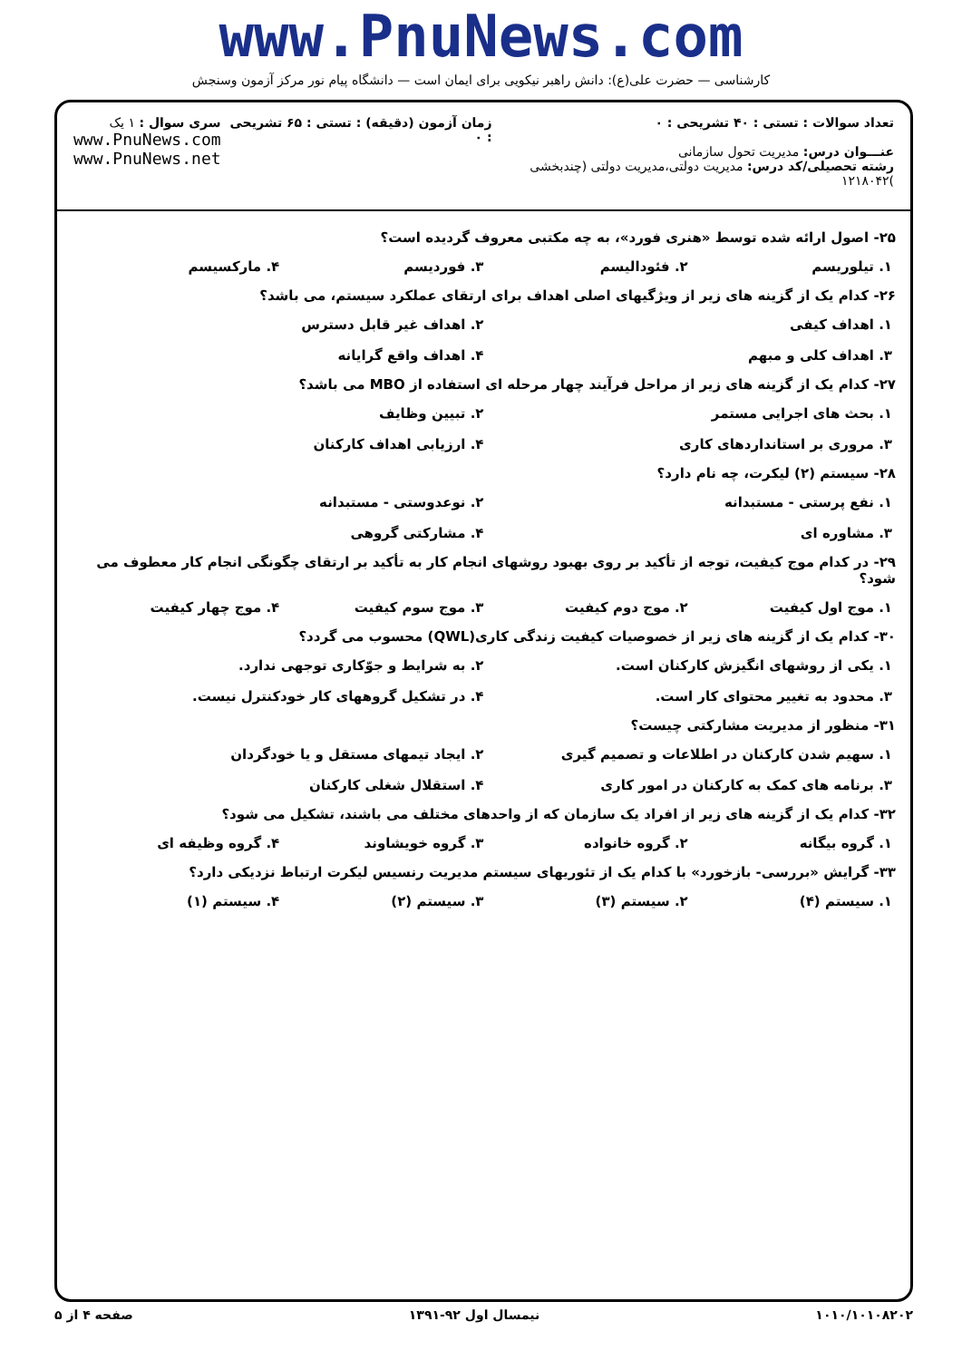www.PnuNews.com
کارشناسی — حضرت علی(ع): دانش راهبر نیکویی برای ایمان است — دانشگاه پیام نور مرکز آزمون وسنجش
تعداد سوالات : تستی : ۴۰ تشریحی : ۰
عنـــوان درس: مدیریت تحول سازمانی
رشته تحصیلی/کد درس: مدیریت دولتی،مدیریت دولتی (چندبخشی )۱۲۱۸۰۴۲
زمان آزمون (دقیقه) : تستی : ۶۵ تشریحی : ۰
سری سوال : ۱ یک
www.PnuNews.com
www.PnuNews.net
۲۵- اصول ارائه شده توسط «هنری فورد»، به چه مکتبی معروف گردیده است؟
۱. تیلوریسم ۲. فئودالیسم ۳. فوردیسم ۴. مارکسیسم
۲۶- کدام یک از گزینه های زیر از ویژگیهای اصلی اهداف برای ارتقای عملکرد سیستم، می باشد؟
۱. اهداف کیفی ۲. اهداف غیر قابل دسترس
۳. اهداف کلی و مبهم ۴. اهداف واقع گرایانه
۲۷- کدام یک از گزینه های زیر از مراحل فرآیند چهار مرحله ای استفاده از MBO می باشد؟
۱. بحث های اجرایی مستمر ۲. تبیین وظایف
۳. مروری بر استانداردهای کاری ۴. ارزیابی اهداف کارکنان
۲۸- سیستم (۲) لیکرت، چه نام دارد؟
۱. نفع پرستی - مستبدانه ۲. نوعدوستی - مستبدانه
۳. مشاوره ای ۴. مشارکتی گروهی
۲۹- در کدام موج کیفیت، توجه از تأکید بر روی بهبود روشهای انجام کار به تأکید بر ارتقای چگونگی انجام کار معطوف می شود؟
۱. موج اول کیفیت ۲. موج دوم کیفیت ۳. موج سوم کیفیت ۴. موج چهار کیفیت
۳۰- کدام یک از گزینه های زیر از خصوصیات کیفیت زندگی کاری(QWL) محسوب می گردد؟
۱. یکی از روشهای انگیزش کارکنان است. ۲. به شرایط و جوّکاری توجهی ندارد.
۳. محدود به تغییر محتوای کار است. ۴. در تشکیل گروههای کار خودکنترل نیست.
۳۱- منظور از مدیریت مشارکتی چیست؟
۱. سهیم شدن کارکنان در اطلاعات و تصمیم گیری ۲. ایجاد تیمهای مستقل و یا خودگردان
۳. برنامه های کمک به کارکنان در امور کاری ۴. استقلال شغلی کارکنان
۳۲- کدام یک از گزینه های زیر از افراد یک سازمان که از واحدهای مختلف می باشند، تشکیل می شود؟
۱. گروه بیگانه ۲. گروه خانواده ۳. گروه خویشاوند ۴. گروه وظیفه ای
۳۳- گرایش «بررسی- بازخورد» با کدام یک از تئوریهای سیستم مدیریت رنسیس لیکرت ارتباط نزدیکی دارد؟
۱. سیستم (۴) ۲. سیستم (۳) ۳. سیستم (۲) ۴. سیستم (۱)
۱۰۱۰/۱۰۱۰۸۲۰۲ نیمسال اول ۹۲-۱۳۹۱ صفحه ۴ از ۵